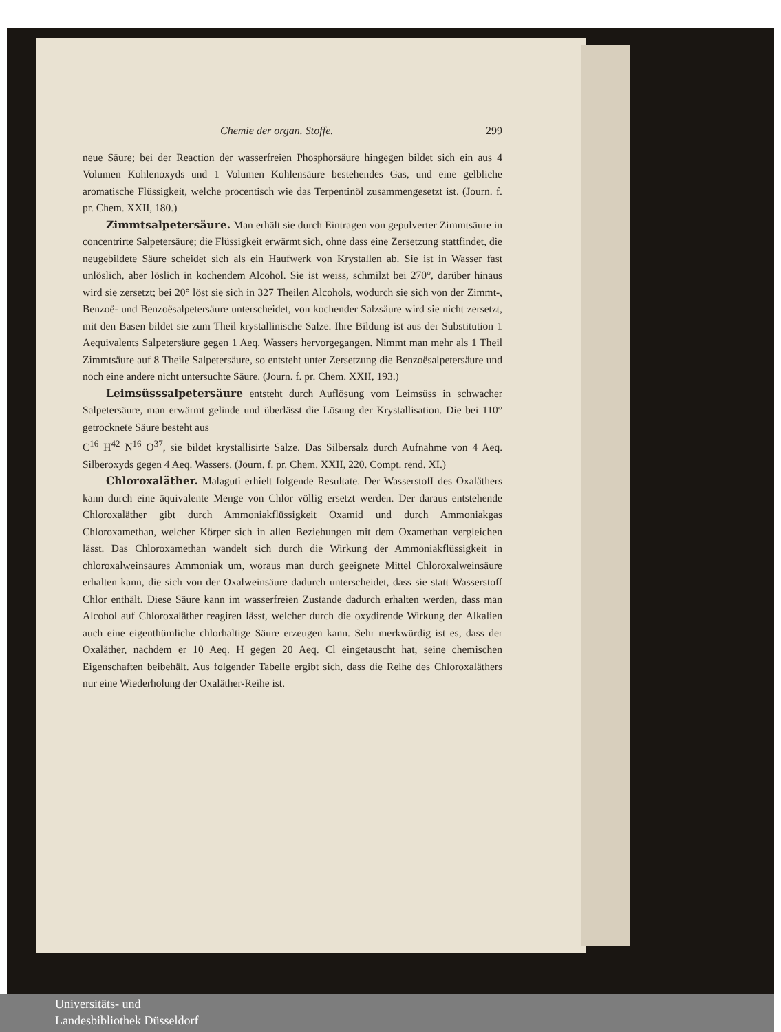Chemie der organ. Stoffe. 299
neue Säure; bei der Reaction der wasserfreien Phosphorsäure hingegen bildet sich ein aus 4 Volumen Kohlenoxyds und 1 Volumen Kohlensäure bestehendes Gas, und eine gelbliche aromatische Flüssigkeit, welche procentisch wie das Terpentinöl zusammengesetzt ist. (Journ. f. pr. Chem. XXII, 180.)
Zimmtsalpetersäure. Man erhält sie durch Eintragen von gepulverter Zimmtsäure in concentrirte Salpetersäure; die Flüssigkeit erwärmt sich, ohne dass eine Zersetzung stattfindet, die neugebildete Säure scheidet sich als ein Haufwerk von Krystallen ab. Sie ist in Wasser fast unlöslich, aber löslich in kochendem Alcohol. Sie ist weiss, schmilzt bei 270°, darüber hinaus wird sie zersetzt; bei 20° löst sie sich in 327 Theilen Alcohols, wodurch sie sich von der Zimmt-, Benzoë- und Benzoësalpetersäure unterscheidet, von kochender Salzsäure wird sie nicht zersetzt, mit den Basen bildet sie zum Theil krystallinische Salze. Ihre Bildung ist aus der Substitution 1 Aequivalents Salpetersäure gegen 1 Aeq. Wassers hervorgegangen. Nimmt man mehr als 1 Theil Zimmtsäure auf 8 Theile Salpetersäure, so entsteht unter Zersetzung die Benzoësalpetersäure und noch eine andere nicht untersuchte Säure. (Journ. f. pr. Chem. XXII, 193.)
Leimsüsssalpetersäure entsteht durch Auflösung vom Leimsüss in schwacher Salpetersäure, man erwärmt gelinde und überlässt die Lösung der Krystallisation. Die bei 110° getrocknete Säure besteht aus
C<sup>16</sup> H<sup>42</sup> N<sup>16</sup> O<sup>37</sup>, sie bildet krystallisirte Salze. Das Silbersalz durch Aufnahme von 4 Aeq. Silberoxyds gegen 4 Aeq. Wassers. (Journ. f. pr. Chem. XXII, 220. Compt. rend. XI.)
Chloroxaläther. Malaguti erhielt folgende Resultate. Der Wasserstoff des Oxaläthers kann durch eine äquivalente Menge von Chlor völlig ersetzt werden. Der daraus entstehende Chloroxaläther gibt durch Ammoniakflüssigkeit Oxamid und durch Ammoniakgas Chloroxamethan, welcher Körper sich in allen Beziehungen mit dem Oxamethan vergleichen lässt. Das Chloroxamethan wandelt sich durch die Wirkung der Ammoniakflüssigkeit in chloroxalweinsaures Ammoniak um, woraus man durch geeignete Mittel Chloroxalweinsäure erhalten kann, die sich von der Oxalweinsäure dadurch unterscheidet, dass sie statt Wasserstoff Chlor enthält. Diese Säure kann im wasserfreien Zustande dadurch erhalten werden, dass man Alcohol auf Chloroxaläther reagiren lässt, welcher durch die oxydirende Wirkung der Alkalien auch eine eigenthümliche chlorhaltige Säure erzeugen kann. Sehr merkwürdig ist es, dass der Oxaläther, nachdem er 10 Aeq. H gegen 20 Aeq. Cl eingetauscht hat, seine chemischen Eigenschaften beibehält. Aus folgender Tabelle ergibt sich, dass die Reihe des Chloroxaläthers nur eine Wiederholung der Oxaläther-Reihe ist.
Universitäts- und
Landesbibliothek Düsseldorf